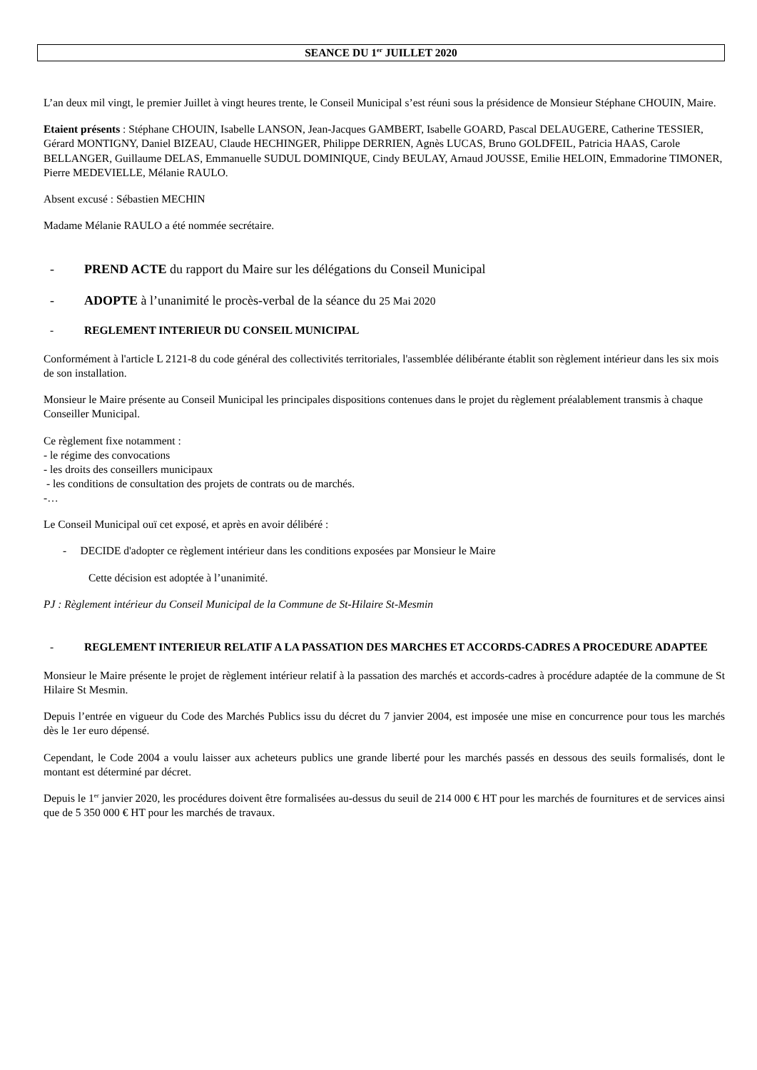SEANCE DU 1<sup>er</sup> JUILLET 2020
L’an deux mil vingt, le premier Juillet à vingt heures trente, le Conseil Municipal s’est réuni sous la présidence de Monsieur Stéphane CHOUIN, Maire.
Etaient présents : Stéphane CHOUIN, Isabelle LANSON, Jean-Jacques GAMBERT, Isabelle GOARD, Pascal DELAUGERE, Catherine TESSIER, Gérard MONTIGNY, Daniel BIZEAU, Claude HECHINGER, Philippe DERRIEN, Agnès LUCAS, Bruno GOLDFEIL, Patricia HAAS, Carole BELLANGER, Guillaume DELAS, Emmanuelle SUDUL DOMINIQUE, Cindy BEULAY, Arnaud JOUSSE, Emilie HELOIN, Emmadorine TIMONER, Pierre MEDEVIELLE, Mélanie RAULO.
Absent excusé : Sébastien MECHIN
Madame Mélanie RAULO a été nommée secrétaire.
- PREND ACTE du rapport du Maire sur les délégations du Conseil Municipal
- ADOPTE à l’unanimité le procès-verbal de la séance du 25 Mai 2020
- REGLEMENT INTERIEUR DU CONSEIL MUNICIPAL
Conformément à l'article L 2121-8 du code général des collectivités territoriales, l'assemblée délibérante établit son règlement intérieur dans les six mois de son installation.
Monsieur le Maire présente au Conseil Municipal les principales dispositions contenues dans le projet du règlement préalablement transmis à chaque Conseiller Municipal.
Ce règlement fixe notamment :
- le régime des convocations
- les droits des conseillers municipaux
- les conditions de consultation des projets de contrats ou de marchés.
-…
Le Conseil Municipal ouï cet exposé, et après en avoir délibéré :
- DECIDE d'adopter ce règlement intérieur dans les conditions exposées par Monsieur le Maire
Cette décision est adoptée à l’unanimité.
PJ : Règlement intérieur du Conseil Municipal de la Commune de St-Hilaire St-Mesmin
- REGLEMENT INTERIEUR RELATIF A LA PASSATION DES MARCHES ET ACCORDS-CADRES A PROCEDURE ADAPTEE
Monsieur le Maire présente le projet de règlement intérieur relatif à la passation des marchés et accords-cadres à procédure adaptée de la commune de St Hilaire St Mesmin.
Depuis l’entrée en vigueur du Code des Marchés Publics issu du décret du 7 janvier 2004, est imposée une mise en concurrence pour tous les marchés dès le 1er euro dépensé.
Cependant, le Code 2004 a voulu laisser aux acheteurs publics une grande liberté pour les marchés passés en dessous des seuils formalisés, dont le montant est déterminé par décret.
Depuis le 1<sup>er</sup> janvier 2020, les procédures doivent être formalisées au-dessus du seuil de 214 000 € HT pour les marchés de fournitures et de services ainsi que de 5 350 000 € HT pour les marchés de travaux.